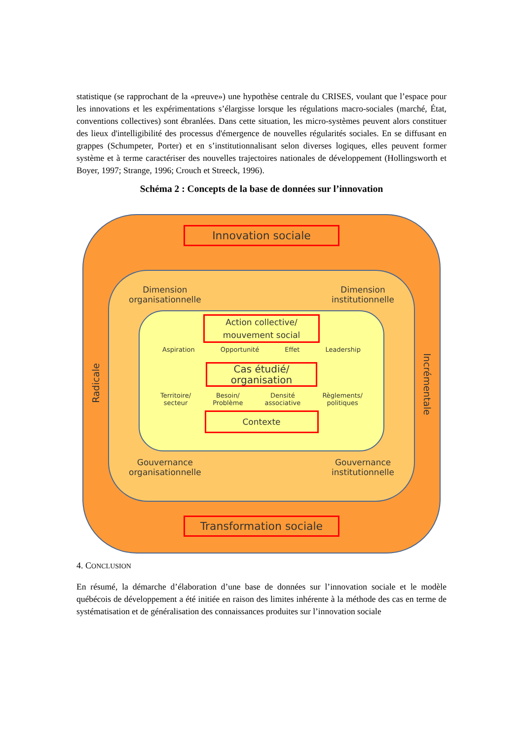statistique (se rapprochant de la «preuve») une hypothèse centrale du CRISES, voulant que l’espace pour les innovations et les expérimentations s’élargisse lorsque les régulations macro-sociales (marché, État, conventions collectives) sont ébranlées. Dans cette situation, les micro-systèmes peuvent alors constituer des lieux d'intelligibilité des processus d'émergence de nouvelles régularités sociales. En se diffusant en grappes (Schumpeter, Porter) et en s’institutionnalisant selon diverses logiques, elles peuvent former système et à terme caractériser des nouvelles trajectoires nationales de développement (Hollingsworth et Boyer, 1997; Strange, 1996; Crouch et Streeck, 1996).
Schéma 2 : Concepts de la base de données sur l’innovation
Radicale
Incrémentale
Innovation sociale
Dimension
organisationnelle Dimension
institutionnelle
Action collective/
mouvement social
Aspiration Opportunité Effet Leadership
Cas étudié/
organisation
Territoire/
secteur Besoin/
Problème Densité
associative Règlements/
politiques
Contexte
Gouvernance
organisationnelle Gouvernance
institutionnelle
Transformation sociale
4. CONCLUSION
En résumé, la démarche d’élaboration d’une base de données sur l’innovation sociale et le modèle québécois de développement a été initiée en raison des limites inhérente à la méthode des cas en terme de systématisation et de généralisation des connaissances produites sur l’innovation sociale